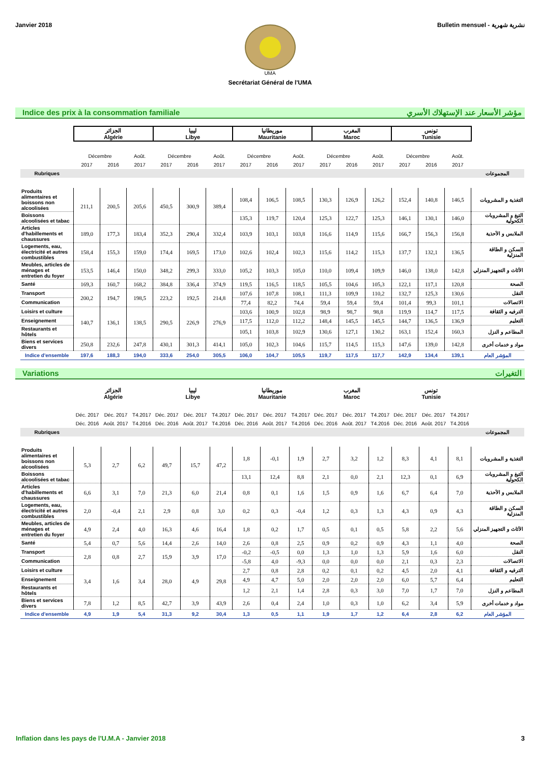Janvier 2018 Bulletin mensuel - نشرية شهرية
UMA
Secrétariat Général de l'UMA
Indice des prix à la consommation familiale مؤشر الأسعار عند الإستهلاك الأسري
| | الجزائر Algérie | | | ليبيا Libye | | | موريطانيا Mauritanie | | | المغرب Maroc | | | تونس Tunisie | | | |
| | Décembre | | Août. | Décembre | | Août. | Décembre | | Août. | Décembre | | Août. | Décembre | | Août. | |
| | 2017 | 2016 | 2017 | 2017 | 2016 | 2017 | 2017 | 2016 | 2017 | 2017 | 2016 | 2017 | 2017 | 2016 | 2017 | |
| Rubriques | | | | | | | | | | | | | | | | المجموعات |
| Produits alimentaires et boissons non alcoolisées | 211,1 | 200,5 | 205,6 | 450,5 | 300,9 | 389,4 | 108,4 | 106,5 | 108,5 | 130,3 | 126,9 | 126,2 | 152,4 | 140,8 | 146,5 | التغذية و المشروبات |
| Boissons alcoolisées et tabac | | | | | | | 135,3 | 119,7 | 120,4 | 125,3 | 122,7 | 125,3 | 146,1 | 130,1 | 146,0 | التبغ و المشروبات الكحولية |
| Articles d'habillements et chaussures | 189,0 | 177,3 | 183,4 | 352,3 | 290,4 | 332,4 | 103,9 | 103,1 | 103,8 | 116,6 | 114,9 | 115,6 | 166,7 | 156,3 | 156,8 | الملابس و الأحذية |
| Logements, eau, électricité et autres combustibles | 158,4 | 155,3 | 159,0 | 174,4 | 169,5 | 173,0 | 102,6 | 102,4 | 102,3 | 115,6 | 114,2 | 115,3 | 137,7 | 132,1 | 136,5 | السكن و الطاقة المنزلية |
| Meubles, articles de ménages et entretien du foyer | 153,5 | 146,4 | 150,0 | 348,2 | 299,3 | 333,0 | 105,2 | 103,3 | 105,0 | 110,0 | 109,4 | 109,9 | 146,0 | 138,0 | 142,8 | الأثاث و التجهيز المنزلي |
| Santé | 169,3 | 160,7 | 168,2 | 384,8 | 336,4 | 374,9 | 119,5 | 116,5 | 118,5 | 105,5 | 104,6 | 105,3 | 122,1 | 117,1 | 120,8 | الصحة |
| Transport | 200,2 | 194,7 | 198,5 | 223,2 | 192,5 | 214,8 | 107,6 | 107,8 | 108,1 | 111,3 | 109,9 | 110,2 | 132,7 | 125,3 | 130,6 | النقل |
| Communication | | | | | | | 77,4 | 82,2 | 74,4 | 59,4 | 59,4 | 59,4 | 101,4 | 99,3 | 101,1 | الاتصالات |
| Loisirs et culture | 140,7 | 136,1 | 138,5 | 290,5 | 226,9 | 276,9 | 103,6 | 100,9 | 102,8 | 98,9 | 98,7 | 98,8 | 119,9 | 114,7 | 117,5 | الترفيه و الثقافة |
| Enseignement | | | | | | | 117,5 | 112,0 | 112,2 | 148,4 | 145,5 | 145,5 | 144,7 | 136,5 | 136,9 | التعليم |
| Restaurants et hôtels | | | | | | | 105,1 | 103,8 | 102,9 | 130,6 | 127,1 | 130,2 | 163,1 | 152,4 | 160,3 | المطاعم و النزل |
| Biens et services divers | 250,8 | 232,6 | 247,8 | 430,1 | 301,3 | 414,1 | 105,0 | 102,3 | 104,6 | 115,7 | 114,5 | 115,3 | 147,6 | 139,0 | 142,8 | مواد و خدمات أخرى |
| Indice d'ensemble | 197,6 | 188,3 | 194,0 | 333,6 | 254,0 | 305,5 | 106,0 | 104,7 | 105,5 | 119,7 | 117,5 | 117,7 | 142,9 | 134,4 | 139,1 | المؤشر العام |
Variations التغيرات
| | الجزائر Algérie | | | ليبيا Libye | | | موريطانيا Mauritanie | | | المغرب Maroc | | | تونس Tunisie | | | |
| | Déc. 2017 | Déc. 2017 | T4.2017 | Déc. 2017 | Déc. 2017 | T4.2017 | Déc. 2017 | Déc. 2017 | T4.2017 | Déc. 2017 | Déc. 2017 | T4.2017 | Déc. 2017 | Déc. 2017 | T4.2017 | |
| | Déc. 2016 | Août. 2017 | T4.2016 | Déc. 2016 | Août. 2017 | T4.2016 | Déc. 2016 | Août. 2017 | T4.2016 | Déc. 2016 | Août. 2017 | T4.2016 | Déc. 2016 | Août. 2017 | T4.2016 | |
| Rubriques | | | | | | | | | | | | | | | | المجموعات |
| Produits alimentaires et boissons non alcoolisées | 5,3 | 2,7 | 6,2 | 49,7 | 15,7 | 47,2 | 1,8 | -0,1 | 1,9 | 2,7 | 3,2 | 1,2 | 8,3 | 4,1 | 8,1 | التغذية و المشروبات |
| Boissons alcoolisées et tabac | | | | | | | 13,1 | 12,4 | 8,8 | 2,1 | 0,0 | 2,1 | 12,3 | 0,1 | 6,9 | التبغ و المشروبات الكحولية |
| Articles d'habillements et chaussures | 6,6 | 3,1 | 7,0 | 21,3 | 6,0 | 21,4 | 0,8 | 0,1 | 1,6 | 1,5 | 0,9 | 1,6 | 6,7 | 6,4 | 7,0 | الملابس و الأحذية |
| Logements, eau, électricité et autres combustibles | 2,0 | -0,4 | 2,1 | 2,9 | 0,8 | 3,0 | 0,2 | 0,3 | -0,4 | 1,2 | 0,3 | 1,3 | 4,3 | 0,9 | 4,3 | السكن و الطاقة المنزلية |
| Meubles, articles de ménages et entretien du foyer | 4,9 | 2,4 | 4,0 | 16,3 | 4,6 | 16,4 | 1,8 | 0,2 | 1,7 | 0,5 | 0,1 | 0,5 | 5,8 | 2,2 | 5,6 | الأثاث و التجهيز المنزلي |
| Santé | 5,4 | 0,7 | 5,6 | 14,4 | 2,6 | 14,0 | 2,6 | 0,8 | 2,5 | 0,9 | 0,2 | 0,9 | 4,3 | 1,1 | 4,0 | الصحة |
| Transport | 2,8 | 0,8 | 2,7 | 15,9 | 3,9 | 17,0 | -0,2 | -0,5 | 0,0 | 1,3 | 1,0 | 1,3 | 5,9 | 1,6 | 6,0 | النقل |
| Communication | | | | | | | -5,8 | 4,0 | -9,3 | 0,0 | 0,0 | 0,0 | 2,1 | 0,3 | 2,3 | الاتصالات |
| Loisirs et culture | 3,4 | 1,6 | 3,4 | 28,0 | 4,9 | 29,8 | 2,7 | 0,8 | 2,8 | 0,2 | 0,1 | 0,2 | 4,5 | 2,0 | 4,1 | الترفيه و الثقافة |
| Enseignement | | | | | | | 4,9 | 4,7 | 5,0 | 2,0 | 2,0 | 2,0 | 6,0 | 5,7 | 6,4 | التعليم |
| Restaurants et hôtels | | | | | | | 1,2 | 2,1 | 1,4 | 2,8 | 0,3 | 3,0 | 7,0 | 1,7 | 7,0 | المطاعم و النزل |
| Biens et services divers | 7,8 | 1,2 | 8,5 | 42,7 | 3,9 | 43,9 | 2,6 | 0,4 | 2,4 | 1,0 | 0,3 | 1,0 | 6,2 | 3,4 | 5,9 | مواد و خدمات أخرى |
| Indice d'ensemble | 4,9 | 1,9 | 5,4 | 31,3 | 9,2 | 30,4 | 1,3 | 0,5 | 1,1 | 1,9 | 1,7 | 1,2 | 6,4 | 2,8 | 6,2 | المؤشر العام |
Inflation dans les pays de l'U.M.A - Janvier 2018 3